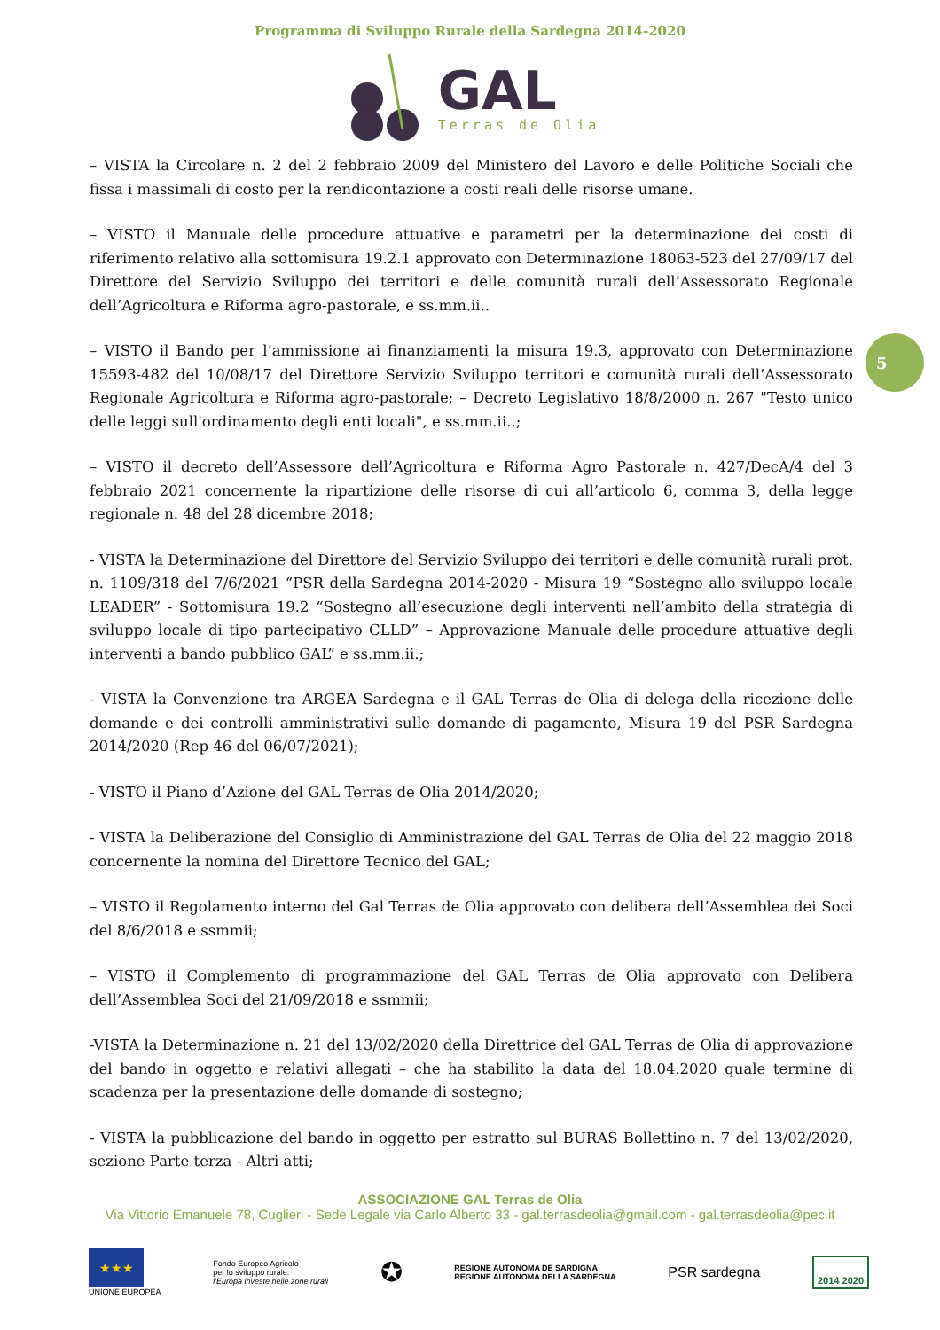Programma di Sviluppo Rurale della Sardegna 2014-2020
GAL
Terras de Olia
5
– VISTA la Circolare n. 2 del 2 febbraio 2009 del Ministero del Lavoro e delle Politiche Sociali che fissa i massimali di costo per la rendicontazione a costi reali delle risorse umane.
– VISTO il Manuale delle procedure attuative e parametri per la determinazione dei costi di riferimento relativo alla sottomisura 19.2.1 approvato con Determinazione 18063-523 del 27/09/17 del Direttore del Servizio Sviluppo dei territori e delle comunità rurali dell’Assessorato Regionale dell’Agricoltura e Riforma agro-pastorale, e ss.mm.ii..
– VISTO il Bando per l’ammissione ai finanziamenti la misura 19.3, approvato con Determinazione 15593-482 del 10/08/17 del Direttore Servizio Sviluppo territori e comunità rurali dell’Assessorato Regionale Agricoltura e Riforma agro-pastorale; – Decreto Legislativo 18/8/2000 n. 267 "Testo unico delle leggi sull'ordinamento degli enti locali", e ss.mm.ii..;
– VISTO il decreto dell’Assessore dell’Agricoltura e Riforma Agro Pastorale n. 427/DecA/4 del 3 febbraio 2021 concernente la ripartizione delle risorse di cui all’articolo 6, comma 3, della legge regionale n. 48 del 28 dicembre 2018;
- VISTA la Determinazione del Direttore del Servizio Sviluppo dei territori e delle comunità rurali prot. n. 1109/318 del 7/6/2021 “PSR della Sardegna 2014-2020 - Misura 19 “Sostegno allo sviluppo locale LEADER” - Sottomisura 19.2 “Sostegno all’esecuzione degli interventi nell’ambito della strategia di sviluppo locale di tipo partecipativo CLLD” – Approvazione Manuale delle procedure attuative degli interventi a bando pubblico GAL” e ss.mm.ii.;
- VISTA la Convenzione tra ARGEA Sardegna e il GAL Terras de Olia di delega della ricezione delle domande e dei controlli amministrativi sulle domande di pagamento, Misura 19 del PSR Sardegna 2014/2020 (Rep 46 del 06/07/2021);
- VISTO il Piano d’Azione del GAL Terras de Olia 2014/2020;
- VISTA la Deliberazione del Consiglio di Amministrazione del GAL Terras de Olia del 22 maggio 2018 concernente la nomina del Direttore Tecnico del GAL;
– VISTO il Regolamento interno del Gal Terras de Olia approvato con delibera dell’Assemblea dei Soci del 8/6/2018 e ssmmii;
– VISTO il Complemento di programmazione del GAL Terras de Olia approvato con Delibera dell’Assemblea Soci del 21/09/2018 e ssmmii;
-VISTA la Determinazione n. 21 del 13/02/2020 della Direttrice del GAL Terras de Olia di approvazione del bando in oggetto e relativi allegati – che ha stabilito la data del 18.04.2020 quale termine di scadenza per la presentazione delle domande di sostegno;
- VISTA la pubblicazione del bando in oggetto per estratto sul BURAS Bollettino n. 7 del 13/02/2020, sezione Parte terza - Altri atti;
ASSOCIAZIONE GAL Terras de Olia
Via Vittorio Emanuele 78, Cuglieri - Sede Legale via Carlo Alberto 33 - gal.terrasdeolia@gmail.com - gal.terrasdeolia@pec.it
★★★
UNIONE EUROPEA
Fondo Europeo Agricolo
per lo sviluppo rurale:
l'Europa investe nelle zone rurali
✪
REGIONE AUTÒNOMA DE SARDIGNA
REGIONE AUTONOMA DELLA SARDEGNA
PSR sardegna
2014 2020